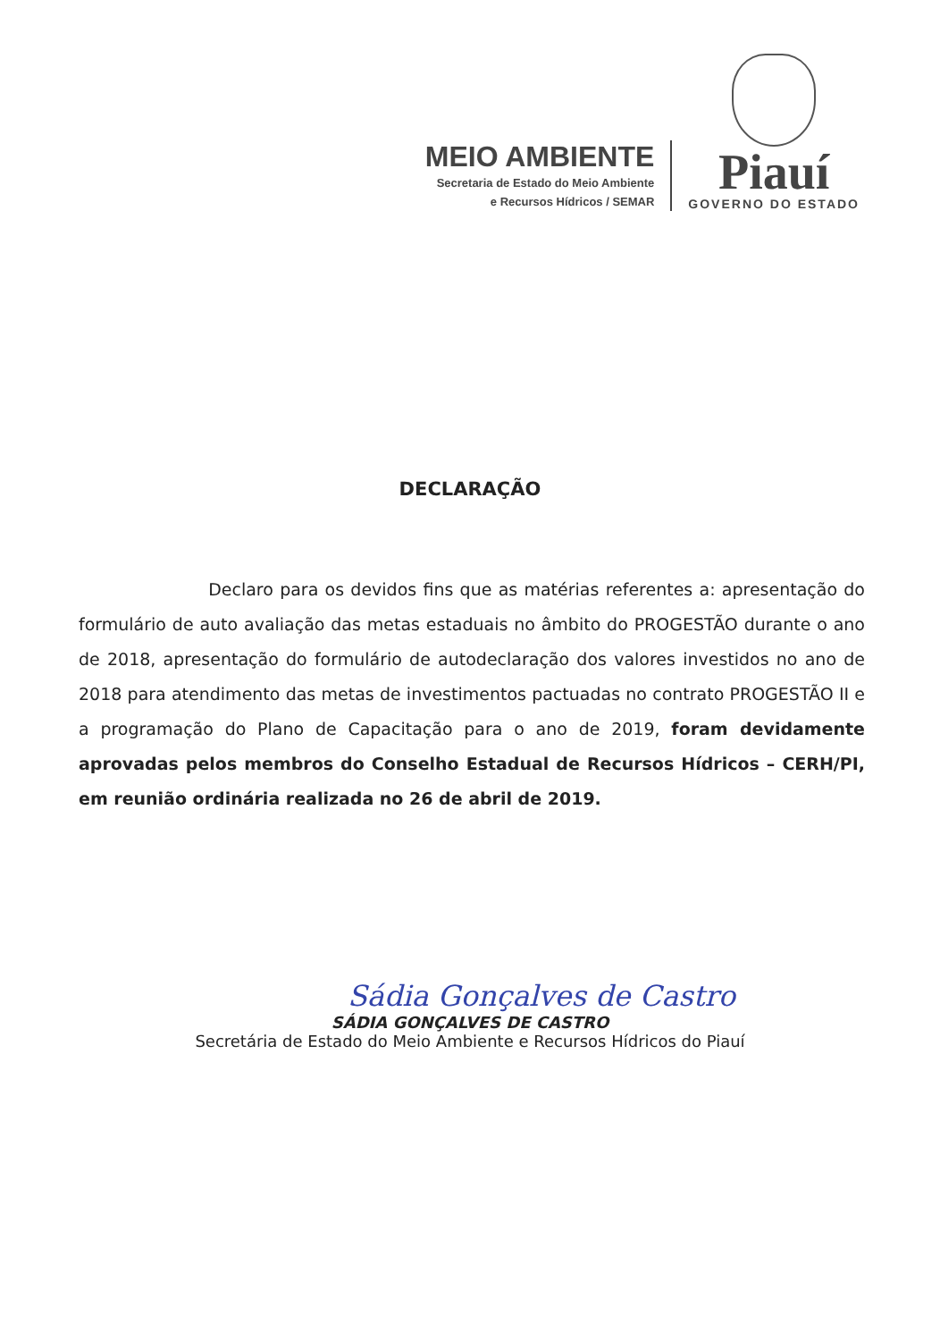MEIO AMBIENTE
Secretaria de Estado do Meio Ambiente
e Recursos Hídricos / SEMAR
Piauí
GOVERNO DO ESTADO
DECLARAÇÃO
Declaro para os devidos fins que as matérias referentes a: apresentação do formulário de auto avaliação das metas estaduais no âmbito do PROGESTÃO durante o ano de 2018, apresentação do formulário de autodeclaração dos valores investidos no ano de 2018 para atendimento das metas de investimentos pactuadas no contrato PROGESTÃO II e a programação do Plano de Capacitação para o ano de 2019, foram devidamente aprovadas pelos membros do Conselho Estadual de Recursos Hídricos – CERH/PI, em reunião ordinária realizada no 26 de abril de 2019.
Sádia Gonçalves de Castro
SÁDIA GONÇALVES DE CASTRO
Secretária de Estado do Meio Ambiente e Recursos Hídricos do Piauí